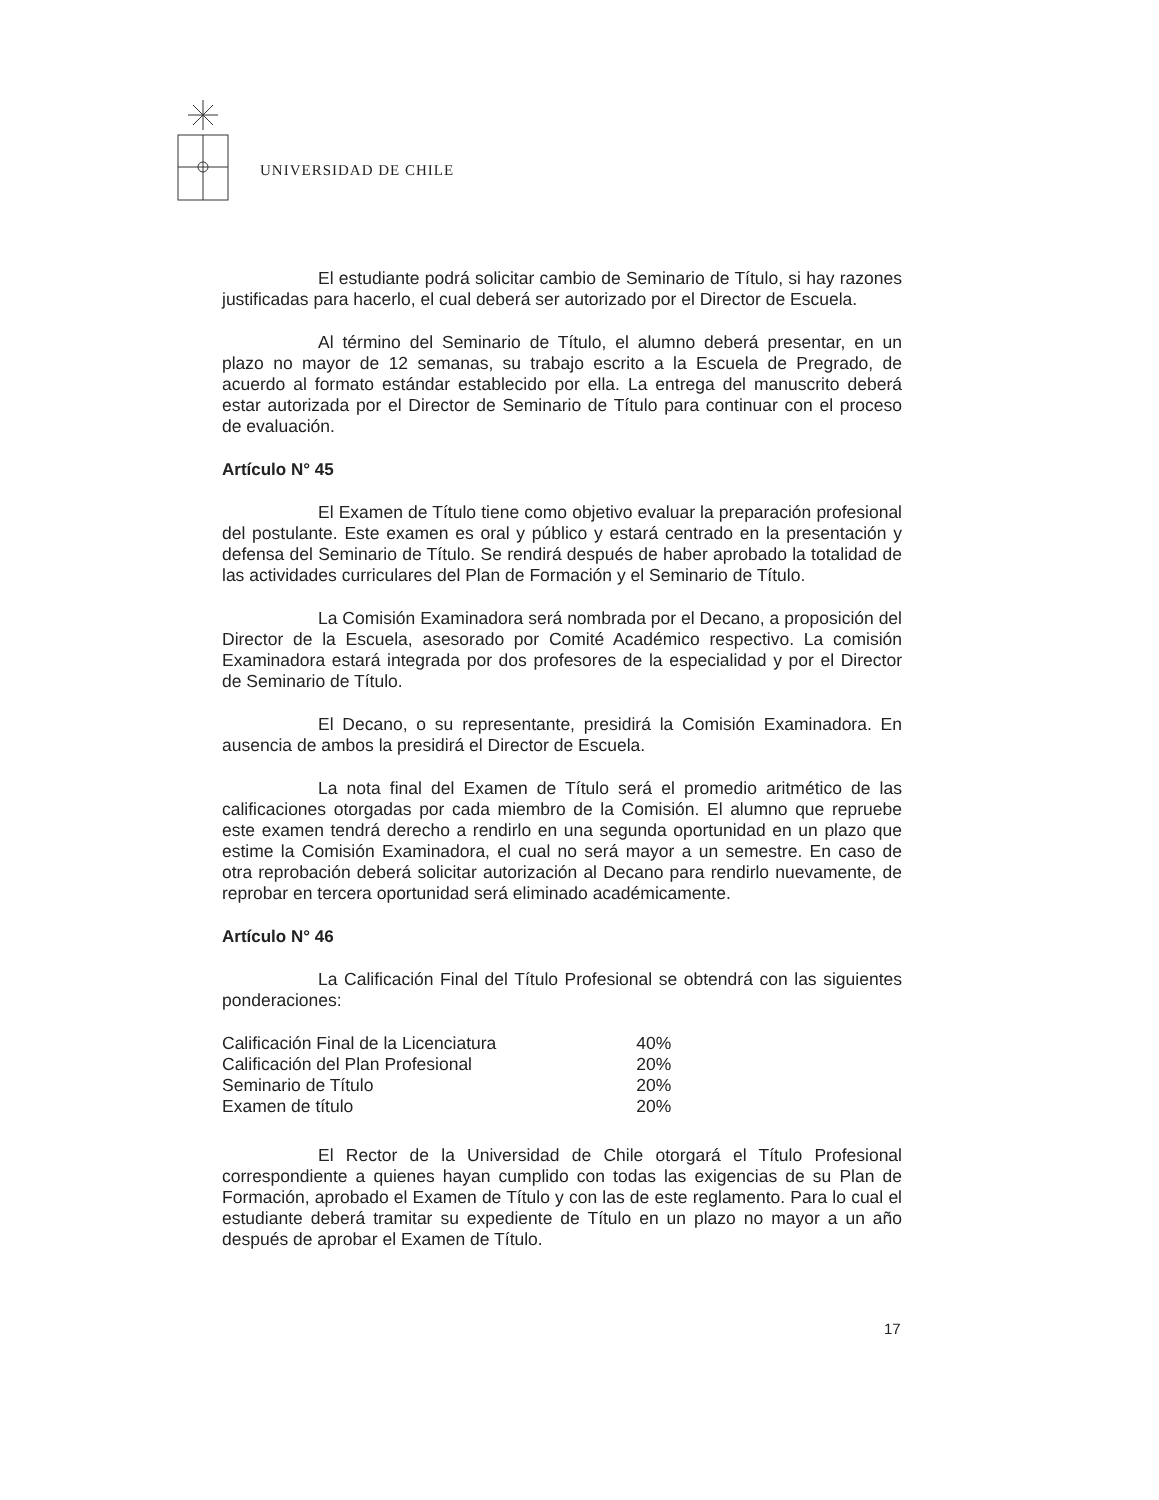UNIVERSIDAD DE CHILE
El estudiante podrá solicitar cambio de Seminario de Título, si hay razones justificadas para hacerlo, el cual deberá ser autorizado por el Director de Escuela.
Al término del Seminario de Título, el alumno deberá presentar, en un plazo no mayor de 12 semanas, su trabajo escrito a la Escuela de Pregrado, de acuerdo al formato estándar establecido por ella. La entrega del manuscrito deberá estar autorizada por el Director de Seminario de Título para continuar con el proceso de evaluación.
Artículo N° 45
El Examen de Título tiene como objetivo evaluar la preparación profesional del postulante. Este examen es oral y público y estará centrado en la presentación y defensa del Seminario de Título. Se rendirá después de haber aprobado la totalidad de las actividades curriculares del Plan de Formación y el Seminario de Título.
La Comisión Examinadora será nombrada por el Decano, a proposición del Director de la Escuela, asesorado por Comité Académico respectivo. La comisión Examinadora estará integrada por dos profesores de la especialidad y por el Director de Seminario de Título.
El Decano, o su representante, presidirá la Comisión Examinadora. En ausencia de ambos la presidirá el Director de Escuela.
La nota final del Examen de Título será el promedio aritmético de las calificaciones otorgadas por cada miembro de la Comisión. El alumno que repruebe este examen tendrá derecho a rendirlo en una segunda oportunidad en un plazo que estime la Comisión Examinadora, el cual no será mayor a un semestre. En caso de otra reprobación deberá solicitar autorización al Decano para rendirlo nuevamente, de reprobar en tercera oportunidad será eliminado académicamente.
Artículo N° 46
La Calificación Final del Título Profesional se obtendrá con las siguientes ponderaciones:
| Calificación Final de la Licenciatura | 40% |
| Calificación del Plan Profesional | 20% |
| Seminario de Título | 20% |
| Examen de título | 20% |
El Rector de la Universidad de Chile otorgará el Título Profesional correspondiente a quienes hayan cumplido con todas las exigencias de su Plan de Formación, aprobado el Examen de Título y con las de este reglamento. Para lo cual el estudiante deberá tramitar su expediente de Título en un plazo no mayor a un año después de aprobar el Examen de Título.
17